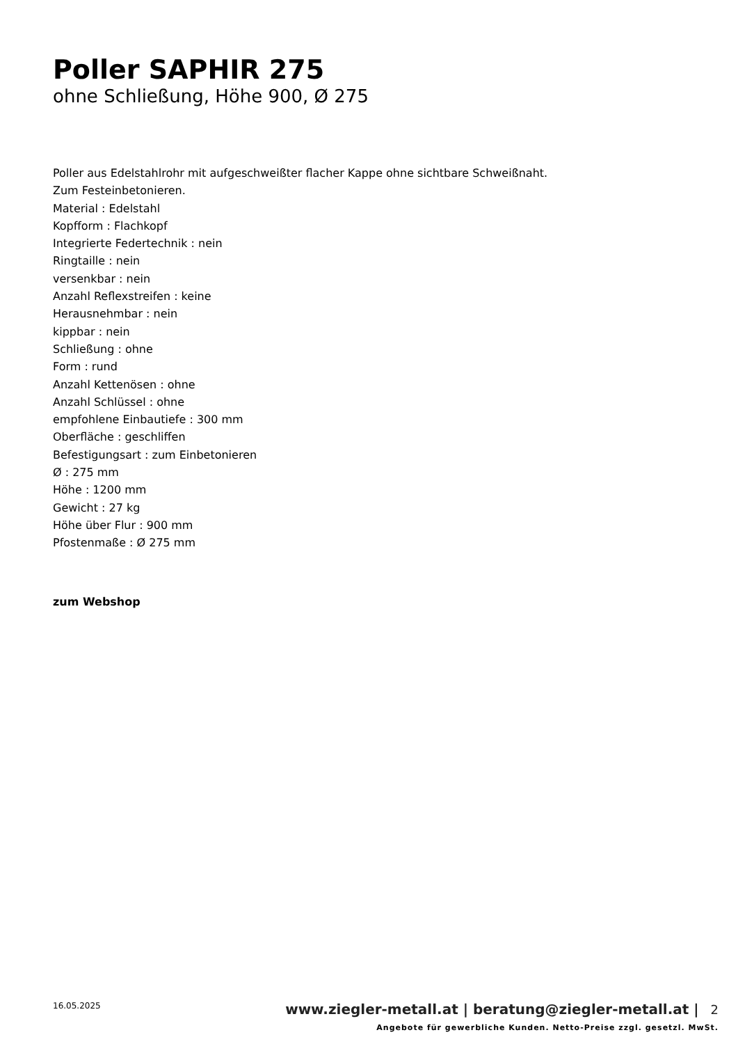Poller SAPHIR 275
ohne Schließung, Höhe 900, Ø 275
Poller aus Edelstahlrohr mit aufgeschweißter flacher Kappe ohne sichtbare Schweißnaht.
Zum Festeinbetonieren.
Material : Edelstahl
Kopfform : Flachkopf
Integrierte Federtechnik : nein
Ringtaille : nein
versenkbar : nein
Anzahl Reflexstreifen : keine
Herausnehmbar : nein
kippbar : nein
Schließung : ohne
Form : rund
Anzahl Kettenösen : ohne
Anzahl Schlüssel : ohne
empfohlene Einbautiefe : 300 mm
Oberfläche : geschliffen
Befestigungsart : zum Einbetonieren
Ø : 275 mm
Höhe : 1200 mm
Gewicht : 27 kg
Höhe über Flur : 900 mm
Pfostenmaße : Ø 275 mm
zum Webshop
16.05.2025
www.ziegler-metall.at | beratung@ziegler-metall.at | 2
Angebote für gewerbliche Kunden. Netto-Preise zzgl. gesetzl. MwSt.